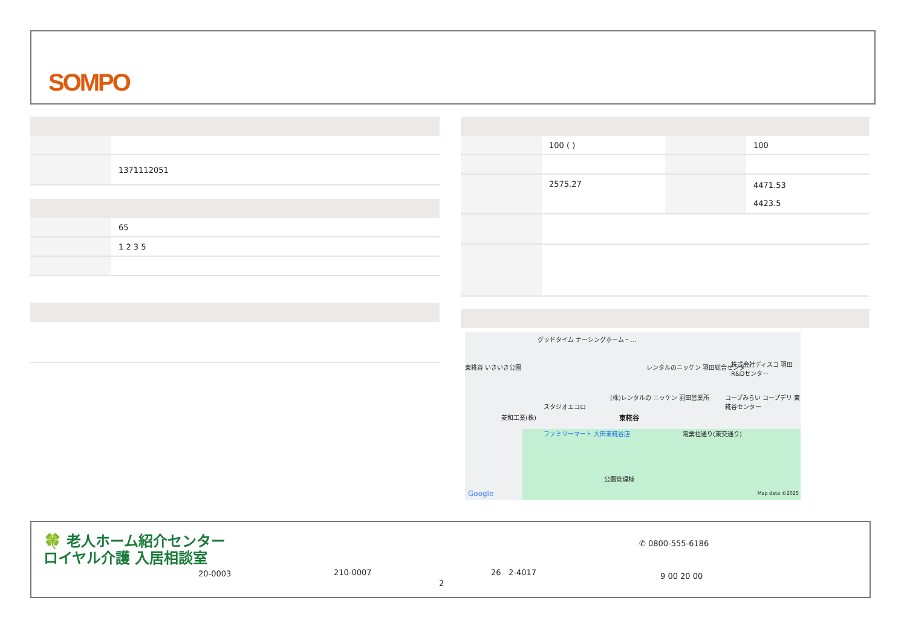SOMPO
| | 1371112051 |
| | 65 |
| | 1 2 3 5 |
| | 100 ( ) | | 100 |
| | 2575.27 | | 4471.53 4423.5 |
グッドタイム ナーシングホーム・…
レンタルのニッケン 羽田総合センター 株式会社ディスコ 羽田R&Dセンター
東糀谷 いきいき公園
スタジオエコロ
菱和工業(株)
(株)レンタルの ニッケン 羽田営業所
コープみらい コープデリ 東糀谷センター
東糀谷
ファミリーマート 大田東糀谷店 電業社通り(東交通り)
公園管理棟
Google Map data ©2025
🍀 老人ホーム紹介センター
ロイヤル介護 入居相談室
20-0003 210-0007 26 2-4017
2
✆ 0800-555-6186
9 00 20 00